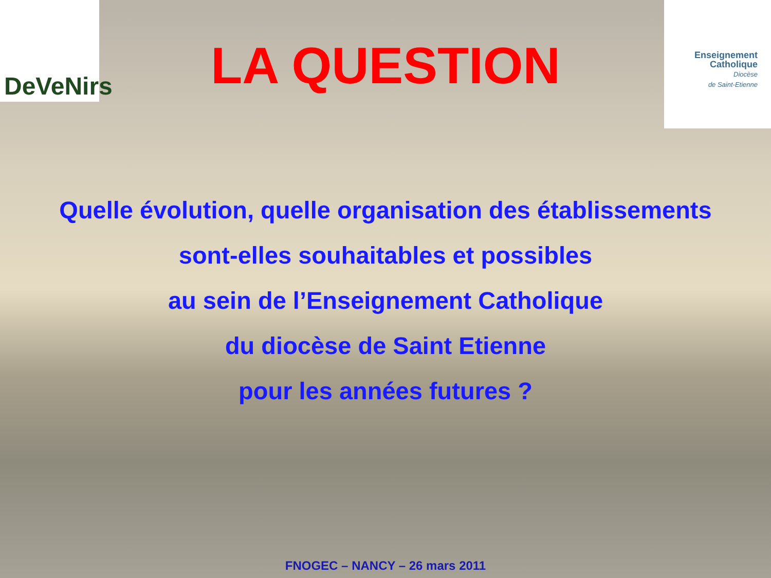DeVeNirs
Enseignement
Catholique
Diocèse
de Saint-Etienne
LA QUESTION
Quelle évolution, quelle organisation des établissements
sont-elles souhaitables et possibles
au sein de l’Enseignement Catholique
du diocèse de Saint Etienne
pour les années futures ?
FNOGEC – NANCY – 26 mars 2011